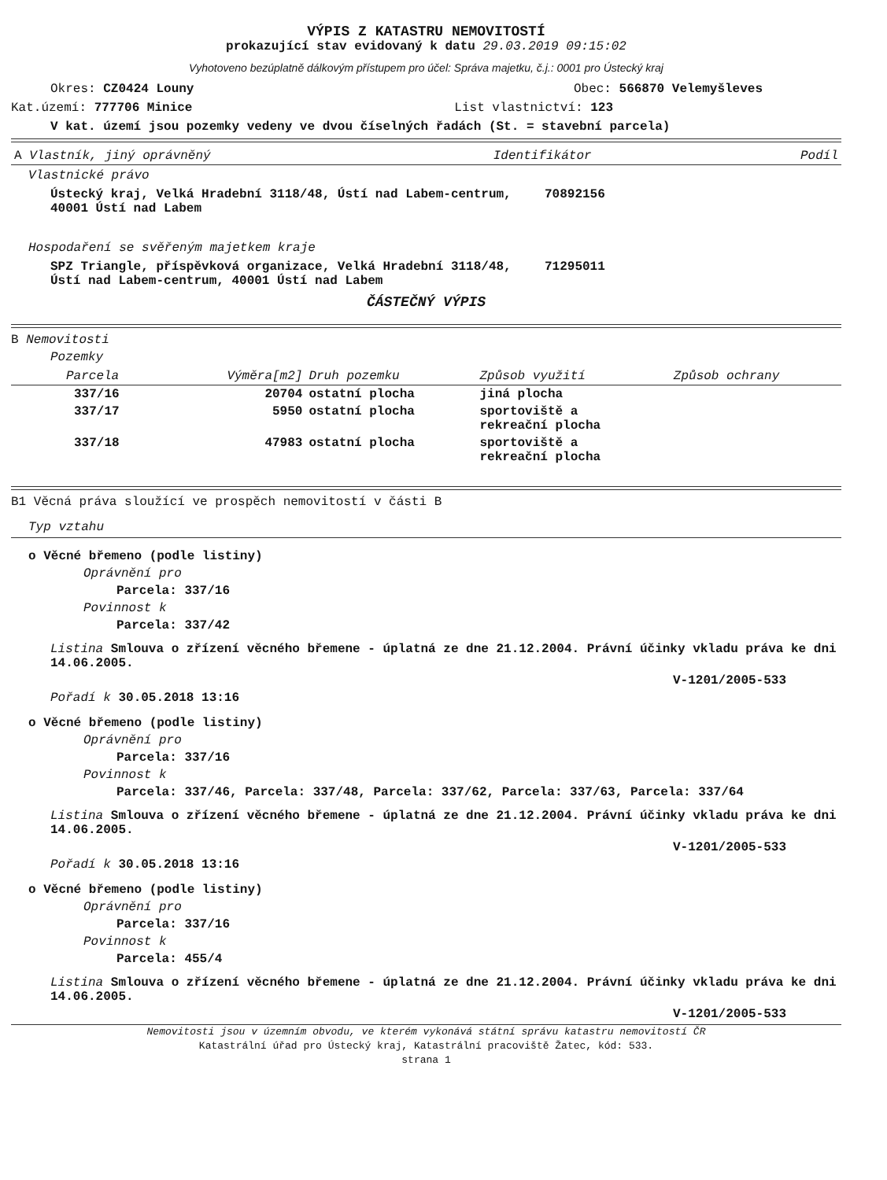VÝPIS Z KATASTRU NEMOVITOSTÍ
prokazující stav evidovaný k datu 29.03.2019 09:15:02
Vyhotoveno bezúplatně dálkovým přístupem pro účel: Správa majetku, č.j.: 0001 pro Ústecký kraj
Okres: CZ0424 Louny Obec: 566870 Velemyšleves
Kat.území: 777706 Minice List vlastnictví: 123
V kat. území jsou pozemky vedeny ve dvou číselných řadách (St. = stavební parcela)
| A Vlastník, jiný oprávněný | Identifikátor | Podíl |
| --- | --- | --- |
Vlastnické právo
| Ústecký kraj, Velká Hradební 3118/48, Ústí nad Labem-centrum, 40001 Ústí nad Labem | 70892156 |
Hospodaření se svěřeným majetkem kraje
| SPZ Triangle, příspěvková organizace, Velká Hradební 3118/48, Ústí nad Labem-centrum, 40001 Ústí nad Labem | 71295011 |
ČÁSTEČNÝ VÝPIS
B Nemovitosti
Pozemky
| Parcela | Výměra[m2] | Druh pozemku | Způsob využití | Způsob ochrany |
| --- | --- | --- | --- | --- |
| 337/16 | 20704 | ostatní plocha | jiná plocha | |
| 337/17 | 5950 | ostatní plocha | sportoviště a rekreační plocha | |
| 337/18 | 47983 | ostatní plocha | sportoviště a rekreační plocha | |
B1 Věcná práva sloužící ve prospěch nemovitostí v části B
Typ vztahu
o Věcné břemeno (podle listiny)
Oprávnění pro
Parcela: 337/16
Povinnost k
Parcela: 337/42
Listina Smlouva o zřízení věcného břemene - úplatná ze dne 21.12.2004. Právní účinky vkladu práva ke dni 14.06.2005.
V-1201/2005-533
Pořadí k 30.05.2018 13:16
o Věcné břemeno (podle listiny)
Oprávnění pro
Parcela: 337/16
Povinnost k
Parcela: 337/46, Parcela: 337/48, Parcela: 337/62, Parcela: 337/63, Parcela: 337/64
Listina Smlouva o zřízení věcného břemene - úplatná ze dne 21.12.2004. Právní účinky vkladu práva ke dni 14.06.2005.
V-1201/2005-533
Pořadí k 30.05.2018 13:16
o Věcné břemeno (podle listiny)
Oprávnění pro
Parcela: 337/16
Povinnost k
Parcela: 455/4
Listina Smlouva o zřízení věcného břemene - úplatná ze dne 21.12.2004. Právní účinky vkladu práva ke dni 14.06.2005.
V-1201/2005-533
Nemovitosti jsou v územním obvodu, ve kterém vykonává státní správu katastru nemovitostí ČR
Katastrální úřad pro Ústecký kraj, Katastrální pracoviště Žatec, kód: 533.
strana 1